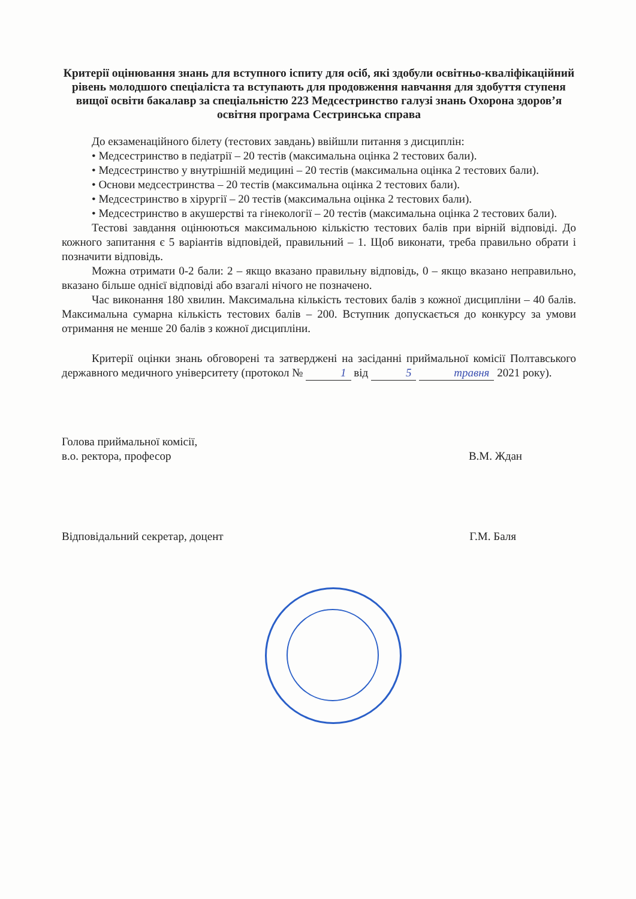Критерії оцінювання знань для вступного іспиту для осіб, які здобули освітньо-кваліфікаційний рівень молодшого спеціаліста та вступають для продовження навчання для здобуття ступеня вищої освіти бакалавр за спеціальністю 223 Медсестринство галузі знань Охорона здоров’я освітня програма Сестринська справа
До екзаменаційного білету (тестових завдань) ввійшли питання з дисциплін:
• Медсестринство в педіатрії – 20 тестів (максимальна оцінка 2 тестових бали).
• Медсестринство у внутрішній медицині – 20 тестів (максимальна оцінка 2 тестових бали).
• Основи медсестринства – 20 тестів (максимальна оцінка 2 тестових бали).
• Медсестринство в хірургії – 20 тестів (максимальна оцінка 2 тестових бали).
• Медсестринство в акушерстві та гінекології – 20 тестів (максимальна оцінка 2 тестових бали).
Тестові завдання оцінюються максимальною кількістю тестових балів при вірній відповіді. До кожного запитання є 5 варіантів відповідей, правильний – 1. Щоб виконати, треба правильно обрати і позначити відповідь.
Можна отримати 0-2 бали: 2 – якщо вказано правильну відповідь, 0 – якщо вказано неправильно, вказано більше однієї відповіді або взагалі нічого не позначено.
Час виконання 180 хвилин. Максимальна кількість тестових балів з кожної дисципліни – 40 балів. Максимальна сумарна кількість тестових балів – 200. Вступник допускається до конкурсу за умови отримання не менше 20 балів з кожної дисципліни.
Критерії оцінки знань обговорені та затверджені на засіданні приймальної комісії Полтавського державного медичного університету (протокол № 1 від 5 травня 2021 року).
Голова приймальної комісії,
в.о. ректора, професор
В.М. Ждан
Відповідальний секретар, доцент
Г.М. Баля